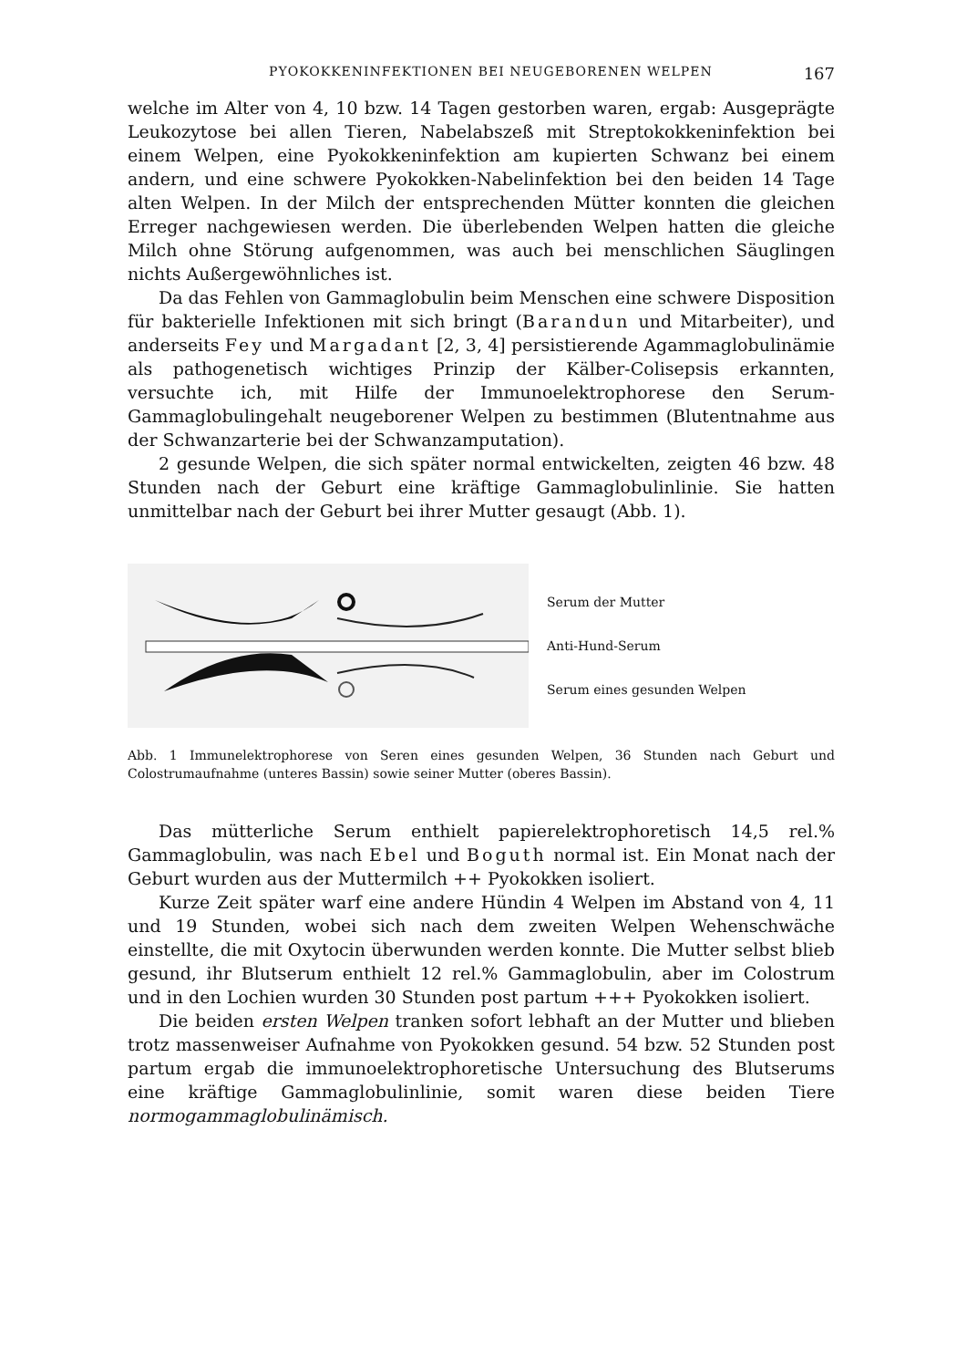PYOKOKKENINFEKTIONEN BEI NEUGEBORENEN WELPEN 167
welche im Alter von 4, 10 bzw. 14 Tagen gestorben waren, ergab: Ausgeprägte Leukozytose bei allen Tieren, Nabelabszeß mit Streptokokkeninfektion bei einem Welpen, eine Pyokokkeninfektion am kupierten Schwanz bei einem andern, und eine schwere Pyokokken-Nabelinfektion bei den beiden 14 Tage alten Welpen. In der Milch der entsprechenden Mütter konnten die gleichen Erreger nachgewiesen werden. Die überlebenden Welpen hatten die gleiche Milch ohne Störung aufgenommen, was auch bei menschlichen Säuglingen nichts Außergewöhnliches ist.
Da das Fehlen von Gammaglobulin beim Menschen eine schwere Disposition für bakterielle Infektionen mit sich bringt (Barandun und Mitarbeiter), und anderseits Fey und Margadant [2, 3, 4] persistierende Agammaglobulinämie als pathogenetisch wichtiges Prinzip der Kälber-Colisepsis erkannten, versuchte ich, mit Hilfe der Immunoelektrophorese den Serum-Gammaglobulingehalt neugeborener Welpen zu bestimmen (Blutentnahme aus der Schwanzarterie bei der Schwanzamputation).
2 gesunde Welpen, die sich später normal entwickelten, zeigten 46 bzw. 48 Stunden nach der Geburt eine kräftige Gammaglobulinlinie. Sie hatten unmittelbar nach der Geburt bei ihrer Mutter gesaugt (Abb. 1).
Serum der Mutter
Anti-Hund-Serum
Serum eines gesunden Welpen
Abb. 1 Immunelektrophorese von Seren eines gesunden Welpen, 36 Stunden nach Geburt und Colostrumaufnahme (unteres Bassin) sowie seiner Mutter (oberes Bassin).
Das mütterliche Serum enthielt papierelektrophoretisch 14,5 rel.% Gammaglobulin, was nach Ebel und Boguth normal ist. Ein Monat nach der Geburt wurden aus der Muttermilch ++ Pyokokken isoliert.
Kurze Zeit später warf eine andere Hündin 4 Welpen im Abstand von 4, 11 und 19 Stunden, wobei sich nach dem zweiten Welpen Wehenschwäche einstellte, die mit Oxytocin überwunden werden konnte. Die Mutter selbst blieb gesund, ihr Blutserum enthielt 12 rel.% Gammaglobulin, aber im Colostrum und in den Lochien wurden 30 Stunden post partum +++ Pyokokken isoliert.
Die beiden ersten Welpen tranken sofort lebhaft an der Mutter und blieben trotz massenweiser Aufnahme von Pyokokken gesund. 54 bzw. 52 Stunden post partum ergab die immunoelektrophoretische Untersuchung des Blutserums eine kräftige Gammaglobulinlinie, somit waren diese beiden Tiere normogammaglobulinämisch.